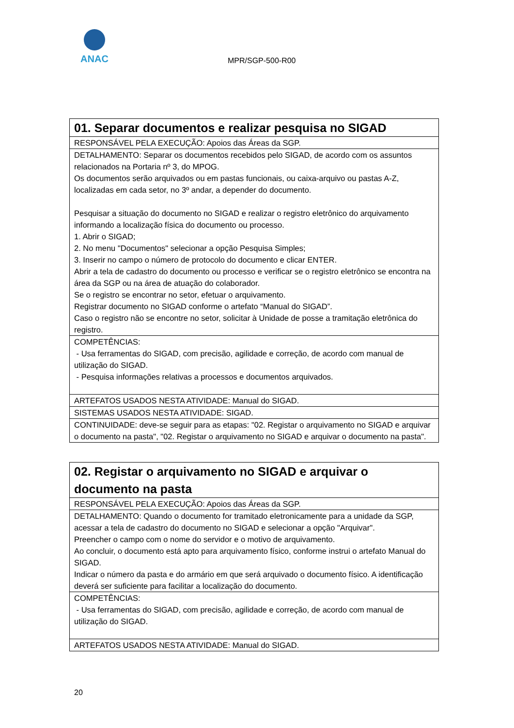ANAC
MPR/SGP-500-R00
| 01. Separar documentos e realizar pesquisa no SIGAD |
| RESPONSÁVEL PELA EXECUÇÃO: Apoios das Áreas da SGP. |
| DETALHAMENTO: Separar os documentos recebidos pelo SIGAD, de acordo com os assuntos relacionados na Portaria nº 3, do MPOG. Os documentos serão arquivados ou em pastas funcionais, ou caixa-arquivo ou pastas A-Z, localizadas em cada setor, no 3º andar, a depender do documento. Pesquisar a situação do documento no SIGAD e realizar o registro eletrônico do arquivamento informando a localização física do documento ou processo. 1. Abrir o SIGAD; 2. No menu "Documentos" selecionar a opção Pesquisa Simples; 3. Inserir no campo o número de protocolo do documento e clicar ENTER. Abrir a tela de cadastro do documento ou processo e verificar se o registro eletrônico se encontra na área da SGP ou na área de atuação do colaborador. Se o registro se encontrar no setor, efetuar o arquivamento. Registrar documento no SIGAD conforme o artefato “Manual do SIGAD”. Caso o registro não se encontre no setor, solicitar à Unidade de posse a tramitação eletrônica do registro. |
| COMPETÊNCIAS: - Usa ferramentas do SIGAD, com precisão, agilidade e correção, de acordo com manual de utilização do SIGAD. - Pesquisa informações relativas a processos e documentos arquivados. |
| ARTEFATOS USADOS NESTA ATIVIDADE: Manual do SIGAD. |
| SISTEMAS USADOS NESTA ATIVIDADE: SIGAD. |
| CONTINUIDADE: deve-se seguir para as etapas: "02. Registar o arquivamento no SIGAD e arquivar o documento na pasta", "02. Registar o arquivamento no SIGAD e arquivar o documento na pasta". |
| 02. Registar o arquivamento no SIGAD e arquivar o documento na pasta |
| RESPONSÁVEL PELA EXECUÇÃO: Apoios das Áreas da SGP. |
| DETALHAMENTO: Quando o documento for tramitado eletronicamente para a unidade da SGP, acessar a tela de cadastro do documento no SIGAD e selecionar a opção "Arquivar". Preencher o campo com o nome do servidor e o motivo de arquivamento. Ao concluir, o documento está apto para arquivamento físico, conforme instrui o artefato Manual do SIGAD. Indicar o número da pasta e do armário em que será arquivado o documento físico. A identificação deverá ser suficiente para facilitar a localização do documento. |
| COMPETÊNCIAS: - Usa ferramentas do SIGAD, com precisão, agilidade e correção, de acordo com manual de utilização do SIGAD. |
| ARTEFATOS USADOS NESTA ATIVIDADE: Manual do SIGAD. |
20